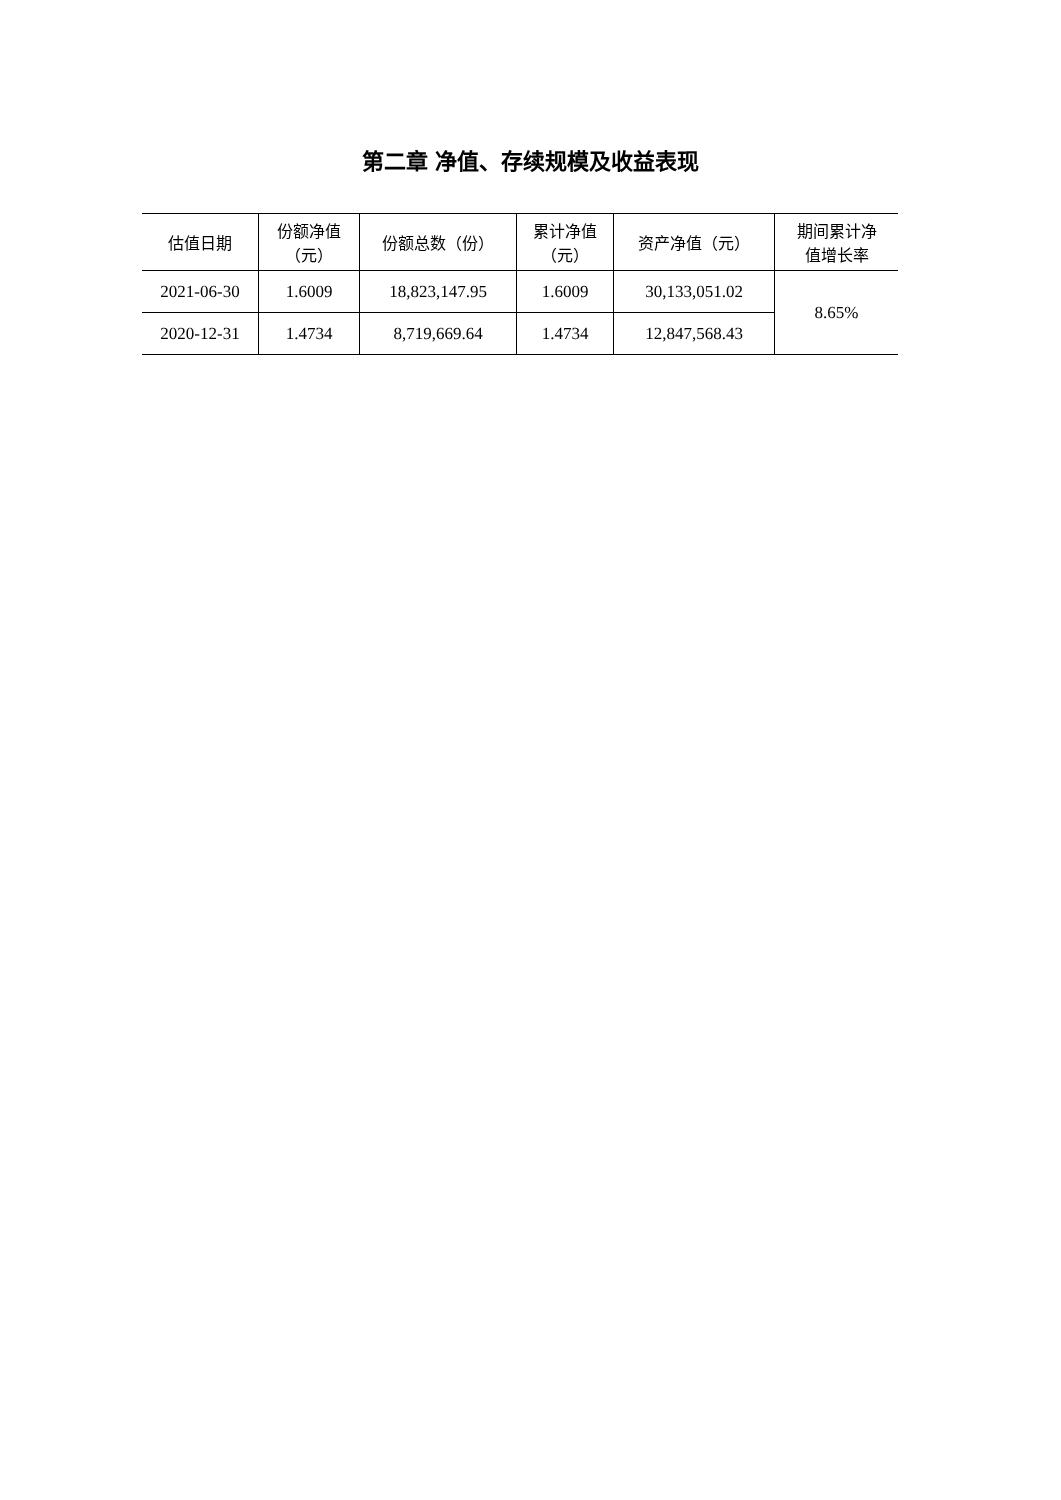第二章 净值、存续规模及收益表现
| 估值日期 | 份额净值 （元） | 份额总数（份） | 累计净值 （元） | 资产净值（元） | 期间累计净 值增长率 |
| --- | --- | --- | --- | --- | --- |
| 2021-06-30 | 1.6009 | 18,823,147.95 | 1.6009 | 30,133,051.02 | 8.65% |
| 2020-12-31 | 1.4734 | 8,719,669.64 | 1.4734 | 12,847,568.43 | |